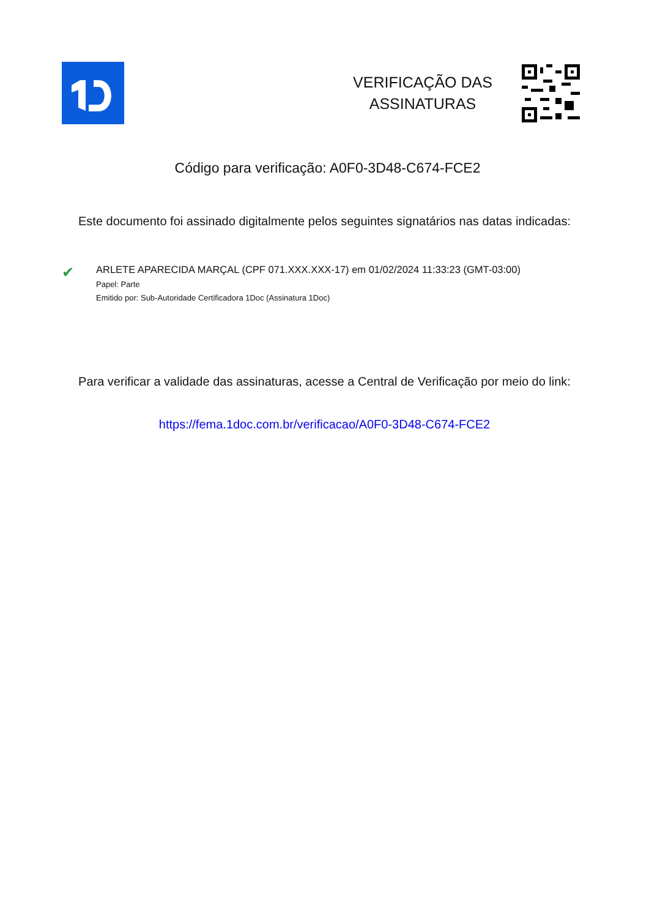VERIFICAÇÃO DAS
ASSINATURAS
Código para verificação: A0F0-3D48-C674-FCE2
Este documento foi assinado digitalmente pelos seguintes signatários nas datas indicadas:
✔
ARLETE APARECIDA MARÇAL (CPF 071.XXX.XXX-17) em 01/02/2024 11:33:23 (GMT-03:00)
Papel: Parte
Emitido por: Sub-Autoridade Certificadora 1Doc (Assinatura 1Doc)
Para verificar a validade das assinaturas, acesse a Central de Verificação por meio do link:
https://fema.1doc.com.br/verificacao/A0F0-3D48-C674-FCE2